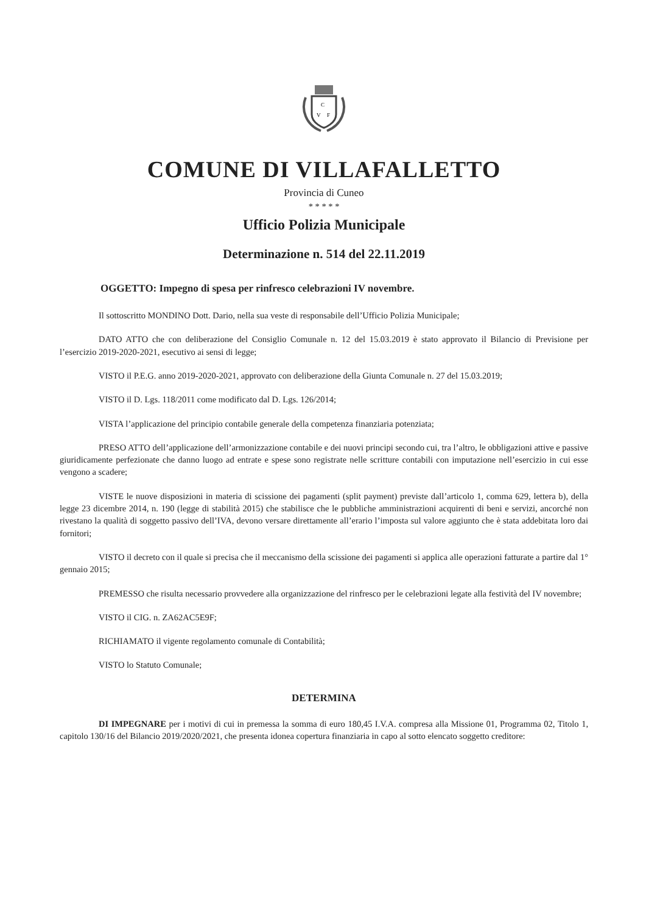C
V
F
COMUNE DI VILLAFALLETTO
Provincia di Cuneo
* * * * *
Ufficio Polizia Municipale
Determinazione n. 514 del 22.11.2019
OGGETTO: Impegno di spesa per rinfresco celebrazioni IV novembre.
Il sottoscritto MONDINO Dott. Dario, nella sua veste di responsabile dell’Ufficio Polizia Municipale;
DATO ATTO che con deliberazione del Consiglio Comunale n. 12 del 15.03.2019 è stato approvato il Bilancio di Previsione per l’esercizio 2019-2020-2021, esecutivo ai sensi di legge;
VISTO il P.E.G. anno 2019-2020-2021, approvato con deliberazione della Giunta Comunale n. 27 del 15.03.2019;
VISTO il D. Lgs. 118/2011 come modificato dal D. Lgs. 126/2014;
VISTA l’applicazione del principio contabile generale della competenza finanziaria potenziata;
PRESO ATTO dell’applicazione dell’armonizzazione contabile e dei nuovi principi secondo cui, tra l’altro, le obbligazioni attive e passive giuridicamente perfezionate che danno luogo ad entrate e spese sono registrate nelle scritture contabili con imputazione nell’esercizio in cui esse vengono a scadere;
VISTE le nuove disposizioni in materia di scissione dei pagamenti (split payment) previste dall’articolo 1, comma 629, lettera b), della legge 23 dicembre 2014, n. 190 (legge di stabilità 2015) che stabilisce che le pubbliche amministrazioni acquirenti di beni e servizi, ancorché non rivestano la qualità di soggetto passivo dell’IVA, devono versare direttamente all’erario l’imposta sul valore aggiunto che è stata addebitata loro dai fornitori;
VISTO il decreto con il quale si precisa che il meccanismo della scissione dei pagamenti si applica alle operazioni fatturate a partire dal 1° gennaio 2015;
PREMESSO che risulta necessario provvedere alla organizzazione del rinfresco per le celebrazioni legate alla festività del IV novembre;
VISTO il CIG. n. ZA62AC5E9F;
RICHIAMATO il vigente regolamento comunale di Contabilità;
VISTO lo Statuto Comunale;
DETERMINA
DI IMPEGNARE per i motivi di cui in premessa la somma di euro 180,45 I.V.A. compresa alla Missione 01, Programma 02, Titolo 1, capitolo 130/16 del Bilancio 2019/2020/2021, che presenta idonea copertura finanziaria in capo al sotto elencato soggetto creditore: